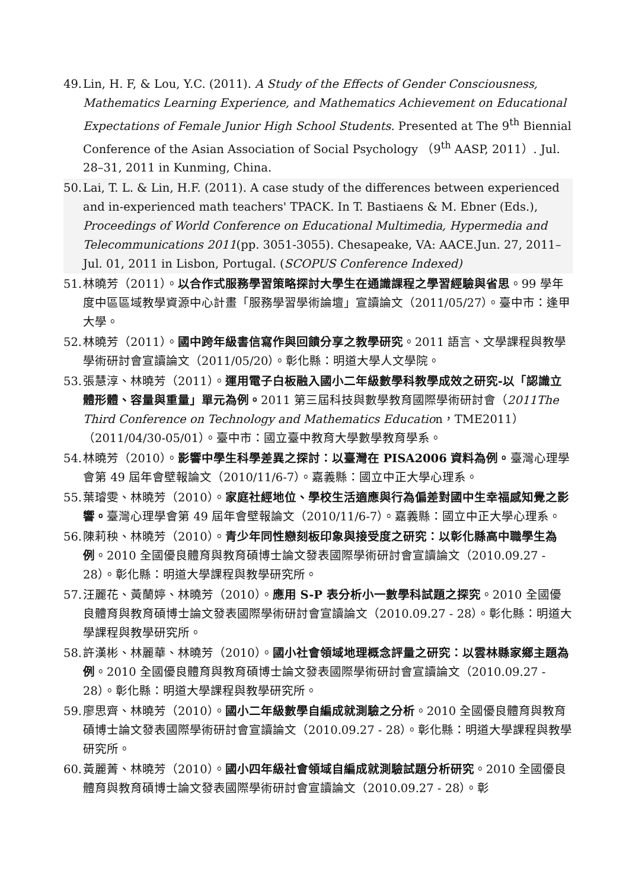49. Lin, H. F, & Lou, Y.C. (2011). A Study of the Effects of Gender Consciousness, Mathematics Learning Experience, and Mathematics Achievement on Educational Expectations of Female Junior High School Students. Presented at The 9<sup>th</sup> Biennial Conference of the Asian Association of Social Psychology （9<sup>th</sup> AASP, 2011）. Jul. 28–31, 2011 in Kunming, China.
50. Lai, T. L. & Lin, H.F. (2011). A case study of the differences between experienced and in-experienced math teachers' TPACK. In T. Bastiaens & M. Ebner (Eds.), Proceedings of World Conference on Educational Multimedia, Hypermedia and Telecommunications 2011(pp. 3051-3055). Chesapeake, VA: AACE.Jun. 27, 2011– Jul. 01, 2011 in Lisbon, Portugal. (SCOPUS Conference Indexed)
51. 林曉芳（2011）。以合作式服務學習策略探討大學生在通識課程之學習經驗與省思。99 學年度中區區域教學資源中心計畫「服務學習學術論壇」宣讀論文（2011/05/27）。臺中市：逢甲大學。
52. 林曉芳（2011）。國中跨年級書信寫作與回饋分享之教學研究。2011 語言、文學課程與教學學術研討會宣讀論文（2011/05/20）。彰化縣：明道大學人文學院。
53. 張慧淳、林曉芳（2011）。運用電子白板融入國小二年級數學科教學成效之研究-以「認識立體形體、容量與重量」單元為例。2011 第三屆科技與數學教育國際學術研討會（2011The Third Conference on Technology and Mathematics Education，TME2011）（2011/04/30-05/01）。臺中市：國立臺中教育大學數學教育學系。
54. 林曉芳（2010）。影響中學生科學差異之探討：以臺灣在 PISA2006 資料為例。臺灣心理學會第 49 屆年會壁報論文（2010/11/6-7）。嘉義縣：國立中正大學心理系。
55. 葉璿雯、林曉芳（2010）。家庭社經地位、學校生活適應與行為偏差對國中生幸福感知覺之影響。臺灣心理學會第 49 屆年會壁報論文（2010/11/6-7）。嘉義縣：國立中正大學心理系。
56. 陳莉秧、林曉芳（2010）。青少年同性戀刻板印象與接受度之研究：以彰化縣高中職學生為例。2010 全國優良體育與教育碩博士論文發表國際學術研討會宣讀論文（2010.09.27 - 28）。彰化縣：明道大學課程與教學研究所。
57. 汪麗花、黃蘭婷、林曉芳（2010）。應用 S-P 表分析小一數學科試題之探究。2010 全國優良體育與教育碩博士論文發表國際學術研討會宣讀論文（2010.09.27 - 28）。彰化縣：明道大學課程與教學研究所。
58. 許漢彬、林麗華、林曉芳（2010）。國小社會領域地理概念評量之研究：以雲林縣家鄉主題為例。2010 全國優良體育與教育碩博士論文發表國際學術研討會宣讀論文（2010.09.27 - 28）。彰化縣：明道大學課程與教學研究所。
59. 廖思齊、林曉芳（2010）。國小二年級數學自編成就測驗之分析。2010 全國優良體育與教育碩博士論文發表國際學術研討會宣讀論文（2010.09.27 - 28）。彰化縣：明道大學課程與教學研究所。
60. 黃麗菁、林曉芳（2010）。國小四年級社會領域自編成就測驗試題分析研究。2010 全國優良體育與教育碩博士論文發表國際學術研討會宣讀論文（2010.09.27 - 28）。彰